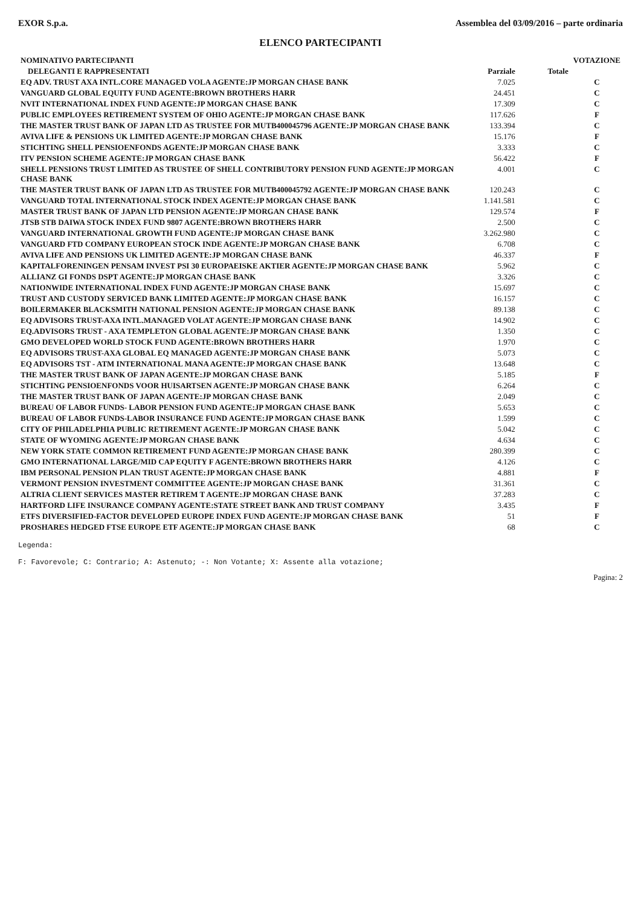EXOR S.p.a. Assemblea del 03/09/2016 – parte ordinaria
ELENCO PARTECIPANTI
| NOMINATIVO PARTECIPANTI | | | VOTAZIONE |
| --- | --- | --- | --- |
| DELEGANTI E RAPPRESENTATI | Parziale | Totale | |
| EQ ADV. TRUST AXA INTL.CORE MANAGED VOLA AGENTE:JP MORGAN CHASE BANK | 7.025 | | C |
| VANGUARD GLOBAL EQUITY FUND AGENTE:BROWN BROTHERS HARR | 24.451 | | C |
| NVIT INTERNATIONAL INDEX FUND AGENTE:JP MORGAN CHASE BANK | 17.309 | | C |
| PUBLIC EMPLOYEES RETIREMENT SYSTEM OF OHIO AGENTE:JP MORGAN CHASE BANK | 117.626 | | F |
| THE MASTER TRUST BANK OF JAPAN LTD AS TRUSTEE FOR MUTB400045796 AGENTE:JP MORGAN CHASE BANK | 133.394 | | C |
| AVIVA LIFE & PENSIONS UK LIMITED AGENTE:JP MORGAN CHASE BANK | 15.176 | | F |
| STICHTING SHELL PENSIOENFONDS AGENTE:JP MORGAN CHASE BANK | 3.333 | | C |
| ITV PENSION SCHEME AGENTE:JP MORGAN CHASE BANK | 56.422 | | F |
| SHELL PENSIONS TRUST LIMITED AS TRUSTEE OF SHELL CONTRIBUTORY PENSION FUND AGENTE:JP MORGAN CHASE BANK | 4.001 | | C |
| THE MASTER TRUST BANK OF JAPAN LTD AS TRUSTEE FOR MUTB400045792 AGENTE:JP MORGAN CHASE BANK | 120.243 | | C |
| VANGUARD TOTAL INTERNATIONAL STOCK INDEX AGENTE:JP MORGAN CHASE BANK | 1.141.581 | | C |
| MASTER TRUST BANK OF JAPAN LTD PENSION AGENTE:JP MORGAN CHASE BANK | 129.574 | | F |
| JTSB STB DAIWA STOCK INDEX FUND 9807 AGENTE:BROWN BROTHERS HARR | 2.500 | | C |
| VANGUARD INTERNATIONAL GROWTH FUND AGENTE:JP MORGAN CHASE BANK | 3.262.980 | | C |
| VANGUARD FTD COMPANY EUROPEAN STOCK INDE AGENTE:JP MORGAN CHASE BANK | 6.708 | | C |
| AVIVA LIFE AND PENSIONS UK LIMITED AGENTE:JP MORGAN CHASE BANK | 46.337 | | F |
| KAPITALFORENINGEN PENSAM INVEST PSI 30 EUROPAEISKE AKTIER AGENTE:JP MORGAN CHASE BANK | 5.962 | | C |
| ALLIANZ GI FONDS DSPT AGENTE:JP MORGAN CHASE BANK | 3.326 | | C |
| NATIONWIDE INTERNATIONAL INDEX FUND AGENTE:JP MORGAN CHASE BANK | 15.697 | | C |
| TRUST AND CUSTODY SERVICED BANK LIMITED AGENTE:JP MORGAN CHASE BANK | 16.157 | | C |
| BOILERMAKER BLACKSMITH NATIONAL PENSION AGENTE:JP MORGAN CHASE BANK | 89.138 | | C |
| EQ ADVISORS TRUST-AXA INTL.MANAGED VOLAT AGENTE:JP MORGAN CHASE BANK | 14.902 | | C |
| EQ.ADVISORS TRUST - AXA TEMPLETON GLOBAL AGENTE:JP MORGAN CHASE BANK | 1.350 | | C |
| GMO DEVELOPED WORLD STOCK FUND AGENTE:BROWN BROTHERS HARR | 1.970 | | C |
| EQ ADVISORS TRUST-AXA GLOBAL EQ MANAGED AGENTE:JP MORGAN CHASE BANK | 5.073 | | C |
| EQ ADVISORS TST - ATM INTERNATIONAL MANA AGENTE:JP MORGAN CHASE BANK | 13.648 | | C |
| THE MASTER TRUST BANK OF JAPAN AGENTE:JP MORGAN CHASE BANK | 5.185 | | F |
| STICHTING PENSIOENFONDS VOOR HUISARTSEN AGENTE:JP MORGAN CHASE BANK | 6.264 | | C |
| THE MASTER TRUST BANK OF JAPAN AGENTE:JP MORGAN CHASE BANK | 2.049 | | C |
| BUREAU OF LABOR FUNDS- LABOR PENSION FUND AGENTE:JP MORGAN CHASE BANK | 5.653 | | C |
| BUREAU OF LABOR FUNDS-LABOR INSURANCE FUND AGENTE:JP MORGAN CHASE BANK | 1.599 | | C |
| CITY OF PHILADELPHIA PUBLIC RETIREMENT AGENTE:JP MORGAN CHASE BANK | 5.042 | | C |
| STATE OF WYOMING AGENTE:JP MORGAN CHASE BANK | 4.634 | | C |
| NEW YORK STATE COMMON RETIREMENT FUND AGENTE:JP MORGAN CHASE BANK | 280.399 | | C |
| GMO INTERNATIONAL LARGE/MID CAP EQUITY F AGENTE:BROWN BROTHERS HARR | 4.126 | | C |
| IBM PERSONAL PENSION PLAN TRUST AGENTE:JP MORGAN CHASE BANK | 4.881 | | F |
| VERMONT PENSION INVESTMENT COMMITTEE AGENTE:JP MORGAN CHASE BANK | 31.361 | | C |
| ALTRIA CLIENT SERVICES MASTER RETIREM T AGENTE:JP MORGAN CHASE BANK | 37.283 | | C |
| HARTFORD LIFE INSURANCE COMPANY AGENTE:STATE STREET BANK AND TRUST COMPANY | 3.435 | | F |
| ETFS DIVERSIFIED-FACTOR DEVELOPED EUROPE INDEX FUND AGENTE:JP MORGAN CHASE BANK | 51 | | F |
| PROSHARES HEDGED FTSE EUROPE ETF AGENTE:JP MORGAN CHASE BANK | 68 | | C |
Legenda:
F: Favorevole; C: Contrario; A: Astenuto; -: Non Votante; X: Assente alla votazione;
Pagina: 2